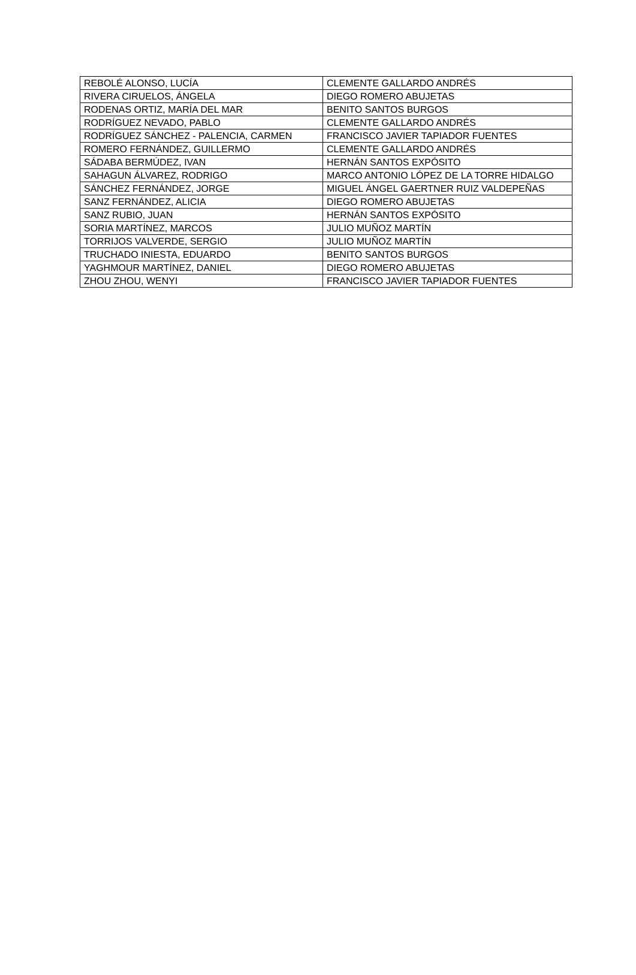| REBOLÉ ALONSO, LUCÍA | CLEMENTE GALLARDO ANDRÉS |
| RIVERA CIRUELOS, ÁNGELA | DIEGO ROMERO ABUJETAS |
| RODENAS ORTIZ, MARÍA DEL MAR | BENITO SANTOS BURGOS |
| RODRÍGUEZ NEVADO, PABLO | CLEMENTE GALLARDO ANDRÉS |
| RODRÍGUEZ SÁNCHEZ - PALENCIA, CARMEN | FRANCISCO JAVIER TAPIADOR FUENTES |
| ROMERO FERNÁNDEZ, GUILLERMO | CLEMENTE GALLARDO ANDRÉS |
| SÁDABA BERMÚDEZ, IVAN | HERNÁN SANTOS EXPÓSITO |
| SAHAGUN ÁLVAREZ, RODRIGO | MARCO ANTONIO LÓPEZ DE LA TORRE HIDALGO |
| SÁNCHEZ FERNÁNDEZ, JORGE | MIGUEL ÁNGEL GAERTNER RUIZ VALDEPEÑAS |
| SANZ FERNÁNDEZ, ALICIA | DIEGO ROMERO ABUJETAS |
| SANZ RUBIO, JUAN | HERNÁN SANTOS EXPÓSITO |
| SORIA MARTÍNEZ, MARCOS | JULIO MUÑOZ MARTÍN |
| TORRIJOS VALVERDE, SERGIO | JULIO MUÑOZ MARTÍN |
| TRUCHADO INIESTA, EDUARDO | BENITO SANTOS BURGOS |
| YAGHMOUR MARTÍNEZ, DANIEL | DIEGO ROMERO ABUJETAS |
| ZHOU ZHOU, WENYI | FRANCISCO JAVIER TAPIADOR FUENTES |